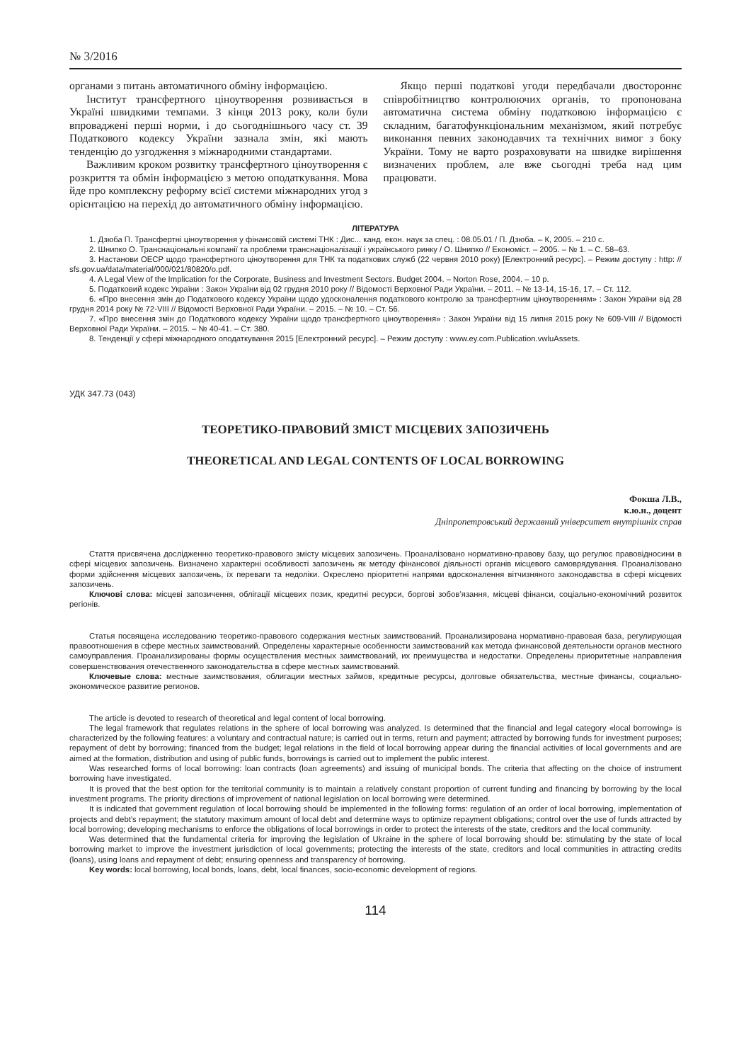№ 3/2016
органами з питань автоматичного обміну інформацією.
Інститут трансфертного ціноутворення розвивається в Україні швидкими темпами. З кінця 2013 року, коли були впроваджені перші норми, і до сьогоднішнього часу ст. 39 Податкового кодексу України зазнала змін, які мають тенденцію до узгодження з міжнародними стандартами.
Важливим кроком розвитку трансфертного ціноутворення є розкриття та обмін інформацією з метою оподаткування. Мова йде про комплексну реформу всієї системи міжнародних угод з орієнтацією на перехід до автоматичного обміну інформацією.
Якщо перші податкові угоди передбачали двостороннє співробітництво контролюючих органів, то пропонована автоматична система обміну податковою інформацією є складним, багатофункціональним механізмом, який потребує виконання певних законодавчих та технічних вимог з боку України. Тому не варто розраховувати на швидке вирішення визначених проблем, але вже сьогодні треба над цим працювати.
ЛІТЕРАТУРА
1. Дзюба П. Трансфертні ціноутворення у фінансовій системі ТНК : Дис... канд. екон. наук за спец. : 08.05.01 / П. Дзюба. – К, 2005. – 210 с.
2. Шнипко О. Транснаціональні компанії та проблеми транснаціоналізації і українського ринку / О. Шнипко // Економіст. – 2005. – № 1. – С. 58–63.
3. Настанови ОЕСР щодо трансфертного ціноутворення для ТНК та податкових служб (22 червня 2010 року) [Електронний ресурс]. – Режим доступу : http: // sfs.gov.ua/data/material/000/021/80820/o.pdf.
4. A Legal View of the Implication for the Corporate, Business and Investment Sectors. Budget 2004. – Norton Rose, 2004. – 10 p.
5. Податковий кодекс України : Закон України від 02 грудня 2010 року // Відомості Верховної Ради України. – 2011. – № 13-14, 15-16, 17. – Ст. 112.
6. «Про внесення змін до Податкового кодексу України щодо удосконалення податкового контролю за трансфертним ціноутворенням» : Закон України від 28 грудня 2014 року № 72-VIII // Відомості Верховної Ради України. – 2015. – № 10. – Ст. 56.
7. «Про внесення змін до Податкового кодексу України щодо трансфертного ціноутворення» : Закон України від 15 липня 2015 року № 609-VIII // Відомості Верховної Ради України. – 2015. – № 40-41. – Ст. 380.
8. Тенденції у сфері міжнародного оподаткування 2015 [Електронний ресурс]. – Режим доступу : www.ey.com.Publication.vwluAssets.
УДК 347.73 (043)
ТЕОРЕТИКО-ПРАВОВИЙ ЗМІСТ МІСЦЕВИХ ЗАПОЗИЧЕНЬ
THEORETICAL AND LEGAL CONTENTS OF LOCAL BORROWING
Фокша Л.В.,
к.ю.н., доцент
Дніпропетровський державний університет внутрішніх справ
Стаття присвячена дослідженню теоретико-правового змісту місцевих запозичень. Проаналізовано нормативно-правову базу, що регулює правовідносини в сфері місцевих запозичень. Визначено характерні особливості запозичень як методу фінансової діяльності органів місцевого самоврядування. Проаналізовано форми здійснення місцевих запозичень, їх переваги та недоліки. Окреслено пріоритетні напрями вдосконалення вітчизняного законодавства в сфері місцевих запозичень.
Ключові слова: місцеві запозичення, облігації місцевих позик, кредитні ресурси, боргові зобов’язання, місцеві фінанси, соціально-економічний розвиток регіонів.
Статья посвящена исследованию теоретико-правового содержания местных заимствований. Проанализирована нормативно-правовая база, регулирующая правоотношения в сфере местных заимствований. Определены характерные особенности заимствований как метода финансовой деятельности органов местного самоуправления. Проанализированы формы осуществления местных заимствований, их преимущества и недостатки. Определены приоритетные направления совершенствования отечественного законодательства в сфере местных заимствований.
Ключевые слова: местные заимствования, облигации местных займов, кредитные ресурсы, долговые обязательства, местные финансы, социально-экономическое развитие регионов.
The article is devoted to research of theoretical and legal content of local borrowing.
The legal framework that regulates relations in the sphere of local borrowing was analyzed. Is determined that the financial and legal category «local borrowing» is characterized by the following features: a voluntary and contractual nature; is carried out in terms, return and payment; attracted by borrowing funds for investment purposes; repayment of debt by borrowing; financed from the budget; legal relations in the field of local borrowing appear during the financial activities of local governments and are aimed at the formation, distribution and using of public funds, borrowings is carried out to implement the public interest.
Was researched forms of local borrowing: loan contracts (loan agreements) and issuing of municipal bonds. The criteria that affecting on the choice of instrument borrowing have investigated.
It is proved that the best option for the territorial community is to maintain a relatively constant proportion of current funding and financing by borrowing by the local investment programs. The priority directions of improvement of national legislation on local borrowing were determined.
It is indicated that government regulation of local borrowing should be implemented in the following forms: regulation of an order of local borrowing, implementation of projects and debt’s repayment; the statutory maximum amount of local debt and determine ways to optimize repayment obligations; control over the use of funds attracted by local borrowing; developing mechanisms to enforce the obligations of local borrowings in order to protect the interests of the state, creditors and the local community.
Was determined that the fundamental criteria for improving the legislation of Ukraine in the sphere of local borrowing should be: stimulating by the state of local borrowing market to improve the investment jurisdiction of local governments; protecting the interests of the state, creditors and local communities in attracting credits (loans), using loans and repayment of debt; ensuring openness and transparency of borrowing.
Key words: local borrowing, local bonds, loans, debt, local finances, socio-economic development of regions.
114